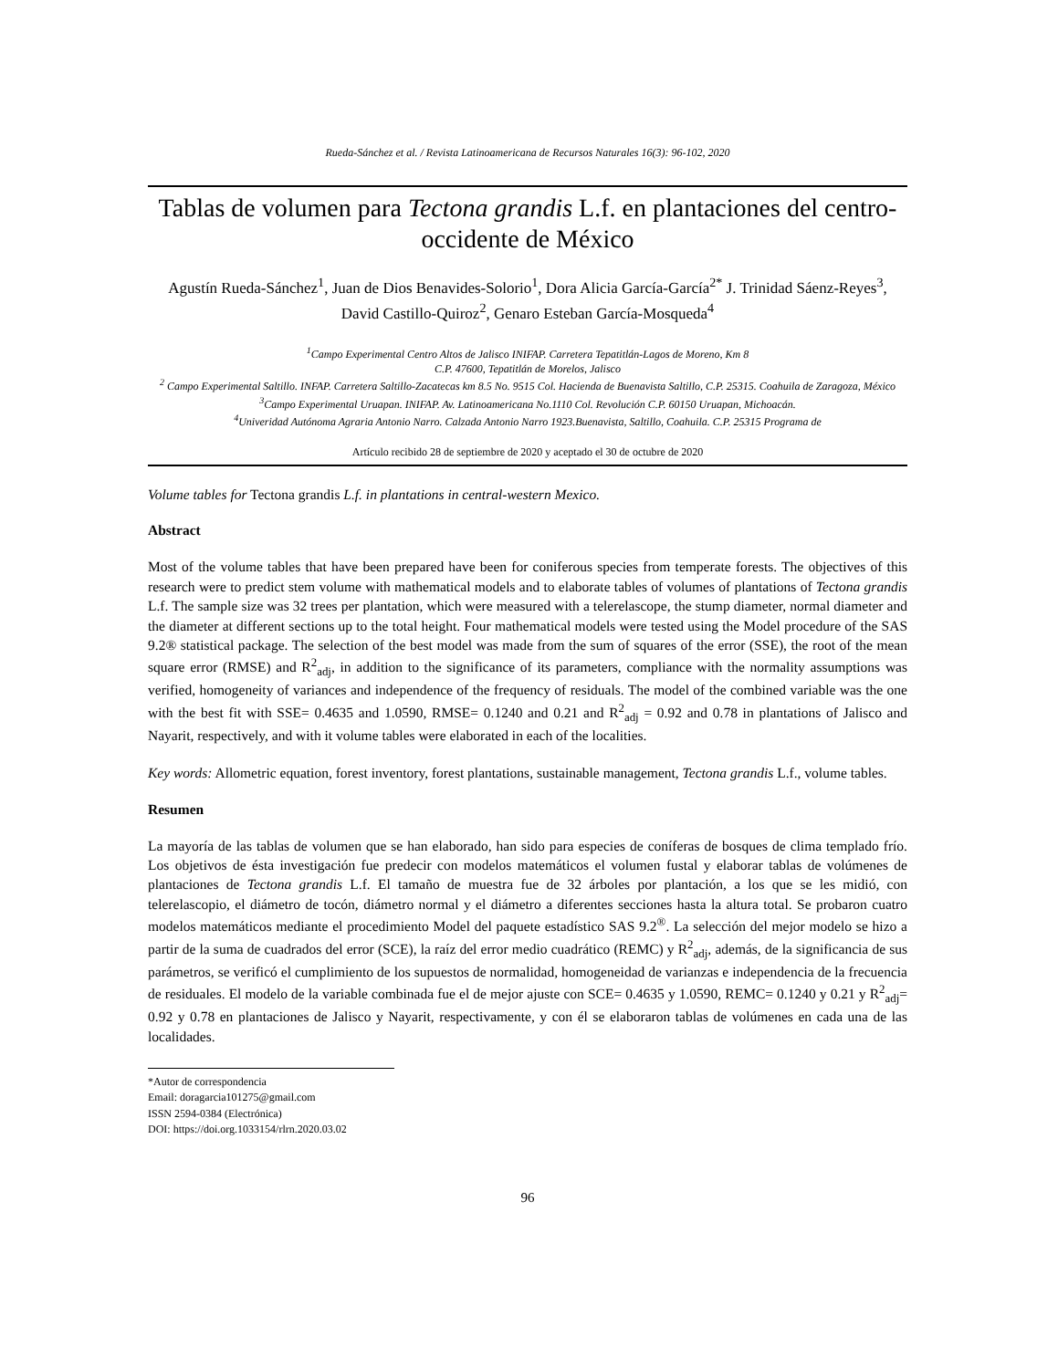Rueda-Sánchez et al. / Revista Latinoamericana de Recursos Naturales 16(3): 96-102, 2020
Tablas de volumen para Tectona grandis L.f. en plantaciones del centro-occidente de México
Agustín Rueda-Sánchez<sup>1</sup>, Juan de Dios Benavides-Solorio<sup>1</sup>, Dora Alicia García-García<sup>2*</sup> J. Trinidad Sáenz-Reyes<sup>3</sup>, David Castillo-Quiroz<sup>2</sup>, Genaro Esteban García-Mosqueda<sup>4</sup>
<sup>1</sup> Campo Experimental Centro Altos de Jalisco INIFAP. Carretera Tepatitlán-Lagos de Moreno, Km 8
C.P. 47600, Tepatitlán de Morelos, Jalisco
<sup>2</sup> Campo Experimental Saltillo. INFAP. Carretera Saltillo-Zacatecas km 8.5 No. 9515 Col. Hacienda de Buenavista Saltillo, C.P. 25315. Coahuila de Zaragoza, México
<sup>3</sup> Campo Experimental Uruapan. INIFAP. Av. Latinoamericana No.1110 Col. Revolución C.P. 60150 Uruapan, Michoacán.
<sup>4</sup> Univeridad Autónoma Agraria Antonio Narro. Calzada Antonio Narro 1923.Buenavista, Saltillo, Coahuila. C.P. 25315 Programa de
Artículo recibido 28 de septiembre de 2020 y aceptado el 30 de octubre de 2020
Volume tables for Tectona grandis L.f. in plantations in central-western Mexico.
Abstract
Most of the volume tables that have been prepared have been for coniferous species from temperate forests. The objectives of this research were to predict stem volume with mathematical models and to elaborate tables of volumes of plantations of Tectona grandis L.f. The sample size was 32 trees per plantation, which were measured with a telerelascope, the stump diameter, normal diameter and the diameter at different sections up to the total height. Four mathematical models were tested using the Model procedure of the SAS 9.2® statistical package. The selection of the best model was made from the sum of squares of the error (SSE), the root of the mean square error (RMSE) and R<sup>2</sup><sub>adj</sub>, in addition to the significance of its parameters, compliance with the normality assumptions was verified, homogeneity of variances and independence of the frequency of residuals. The model of the combined variable was the one with the best fit with SSE= 0.4635 and 1.0590, RMSE= 0.1240 and 0.21 and R<sup>2</sup><sub>adj</sub> = 0.92 and 0.78 in plantations of Jalisco and Nayarit, respectively, and with it volume tables were elaborated in each of the localities.
Key words: Allometric equation, forest inventory, forest plantations, sustainable management, Tectona grandis L.f., volume tables.
Resumen
La mayoría de las tablas de volumen que se han elaborado, han sido para especies de coníferas de bosques de clima templado frío. Los objetivos de ésta investigación fue predecir con modelos matemáticos el volumen fustal y elaborar tablas de volúmenes de plantaciones de Tectona grandis L.f. El tamaño de muestra fue de 32 árboles por plantación, a los que se les midió, con telerelascopio, el diámetro de tocón, diámetro normal y el diámetro a diferentes secciones hasta la altura total. Se probaron cuatro modelos matemáticos mediante el procedimiento Model del paquete estadístico SAS 9.2<sup>®</sup>. La selección del mejor modelo se hizo a partir de la suma de cuadrados del error (SCE), la raíz del error medio cuadrático (REMC) y R<sup>2</sup><sub>adj</sub>, además, de la significancia de sus parámetros, se verificó el cumplimiento de los supuestos de normalidad, homogeneidad de varianzas e independencia de la frecuencia de residuales. El modelo de la variable combinada fue el de mejor ajuste con SCE= 0.4635 y 1.0590, REMC= 0.1240 y 0.21 y R<sup>2</sup><sub>adj</sub>= 0.92 y 0.78 en plantaciones de Jalisco y Nayarit, respectivamente, y con él se elaboraron tablas de volúmenes en cada una de las localidades.
*Autor de correspondencia
Email: doragarcia101275@gmail.com
ISSN 2594-0384 (Electrónica)
DOI: https://doi.org.1033154/rlrn.2020.03.02
96